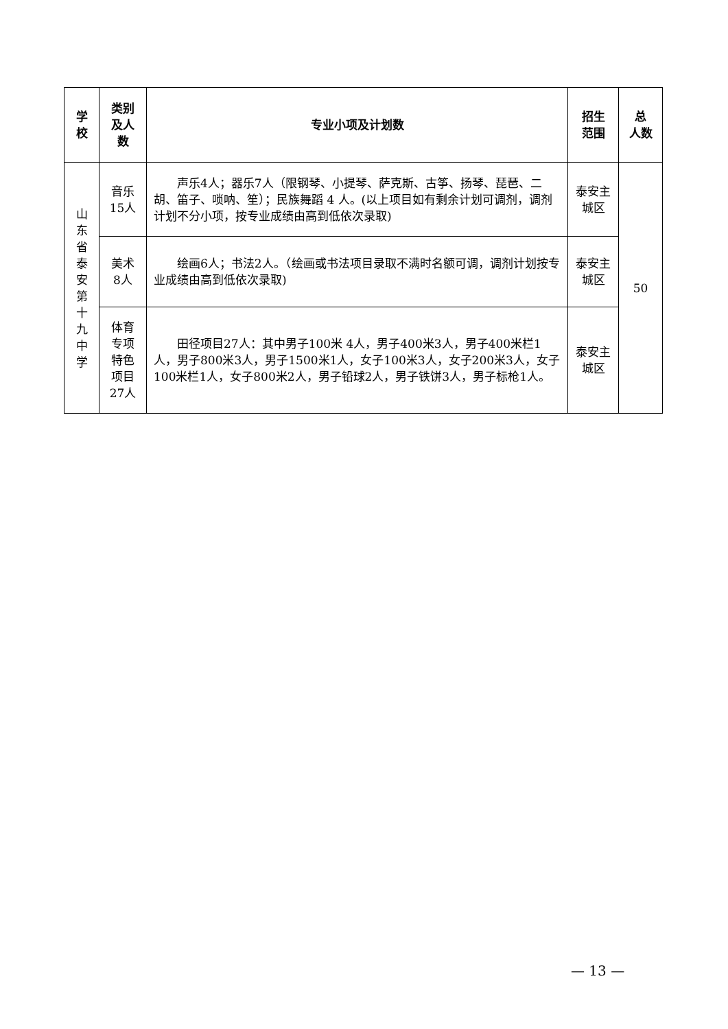| 学 校 | 类别 及人 数 | 专业小项及计划数 | 招生 范围 | 总 人数 |
| --- | --- | --- | --- | --- |
| 山东省泰安第十九中学 | 音乐 15人 | 声乐4人；器乐7人（限钢琴、小提琴、萨克斯、古筝、扬琴、琵琶、二胡、笛子、唢呐、笙）；民族舞蹈 4 人。(以上项目如有剩余计划可调剂，调剂计划不分小项，按专业成绩由高到低依次录取) | 泰安主 城区 | 50 |
| | 美术 8人 | 绘画6人；书法2人。（绘画或书法项目录取不满时名额可调，调剂计划按专业成绩由高到低依次录取) | 泰安主 城区 | |
| | 体育 专项 特色 项目 27人 | 田径项目27人：其中男子100米 4人，男子400米3人，男子400米栏1人，男子800米3人，男子1500米1人，女子100米3人，女子200米3人，女子100米栏1人，女子800米2人，男子铅球2人，男子铁饼3人，男子标枪1人。 | 泰安主 城区 | |
— 13 —